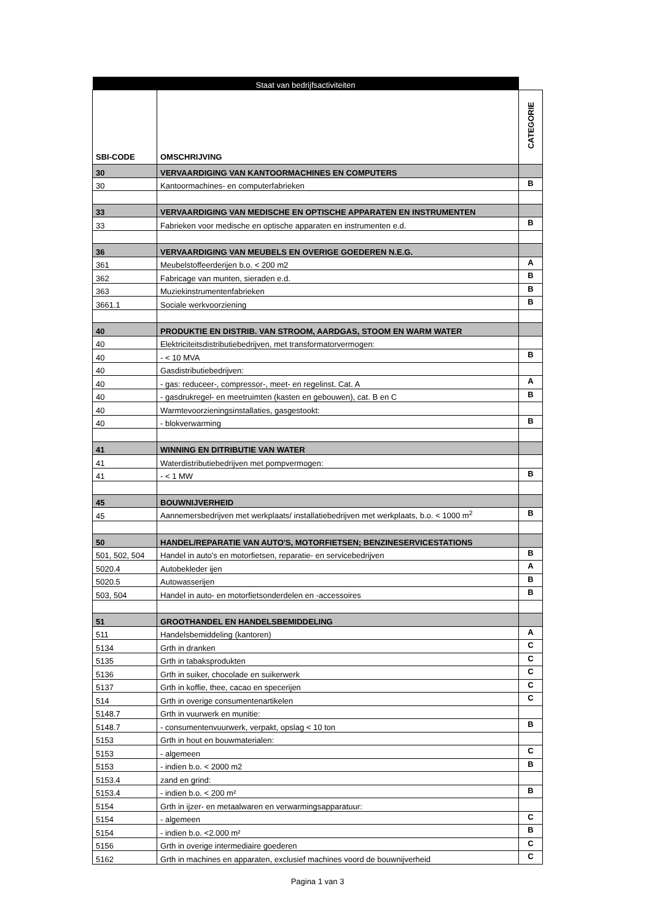| Staat van bedrijfsactiviteiten | | |
| SBI-CODE | OMSCHRIJVING | CATEGORIE |
| 30 | VERVAARDIGING VAN KANTOORMACHINES EN COMPUTERS | |
| 30 | Kantoormachines- en computerfabrieken | B |
| 33 | VERVAARDIGING VAN MEDISCHE EN OPTISCHE APPARATEN EN INSTRUMENTEN | |
| 33 | Fabrieken voor medische en optische apparaten en instrumenten e.d. | B |
| 36 | VERVAARDIGING VAN MEUBELS EN OVERIGE GOEDEREN N.E.G. | |
| 361 | Meubelstoffeerderijen b.o. < 200 m2 | A |
| 362 | Fabricage van munten, sieraden e.d. | B |
| 363 | Muziekinstrumentenfabrieken | B |
| 3661.1 | Sociale werkvoorziening | B |
| 40 | PRODUKTIE EN DISTRIB. VAN STROOM, AARDGAS, STOOM EN WARM WATER | |
| 40 | Elektriciteitsdistributiebedrijven, met transformatorvermogen: | |
| 40 | - < 10 MVA | B |
| 40 | Gasdistributiebedrijven: | |
| 40 | - gas: reduceer-, compressor-, meet- en regelinst. Cat. A | A |
| 40 | - gasdrukregel- en meetruimten (kasten en gebouwen), cat. B en C | B |
| 40 | Warmtevoorzieningsinstallaties, gasgestookt: | |
| 40 | - blokverwarming | B |
| 41 | WINNING EN DITRIBUTIE VAN WATER | |
| 41 | Waterdistributiebedrijven met pompvermogen: | |
| 41 | - < 1 MW | B |
| 45 | BOUWNIJVERHEID | |
| 45 | Aannemersbedrijven met werkplaats/ installatiebedrijven met werkplaats, b.o. < 1000 m<sup>2</sup> | B |
| 50 | HANDEL/REPARATIE VAN AUTO'S, MOTORFIETSEN; BENZINESERVICESTATIONS | |
| 501, 502, 504 | Handel in auto's en motorfietsen, reparatie- en servicebedrijven | B |
| 5020.4 | Autobekleder ijen | A |
| 5020.5 | Autowasserijen | B |
| 503, 504 | Handel in auto- en motorfietsonderdelen en -accessoires | B |
| 51 | GROOTHANDEL EN HANDELSBEMIDDELING | |
| 511 | Handelsbemiddeling (kantoren) | A |
| 5134 | Grth in dranken | C |
| 5135 | Grth in tabaksprodukten | C |
| 5136 | Grth in suiker, chocolade en suikerwerk | C |
| 5137 | Grth in koffie, thee, cacao en specerijen | C |
| 514 | Grth in overige consumentenartikelen | C |
| 5148.7 | Grth in vuurwerk en munitie: | |
| 5148.7 | - consumentenvuurwerk, verpakt, opslag < 10 ton | B |
| 5153 | Grth in hout en bouwmaterialen: | |
| 5153 | - algemeen | C |
| 5153 | - indien b.o. < 2000 m2 | B |
| 5153.4 | zand en grind: | |
| 5153.4 | - indien b.o. < 200 m² | B |
| 5154 | Grth in ijzer- en metaalwaren en verwarmingsapparatuur: | |
| 5154 | - algemeen | C |
| 5154 | - indien b.o. <2.000 m² | B |
| 5156 | Grth in overige intermediaire goederen | C |
| 5162 | Grth in machines en apparaten, exclusief machines voord de bouwnijverheid | C |
Pagina 1 van 3